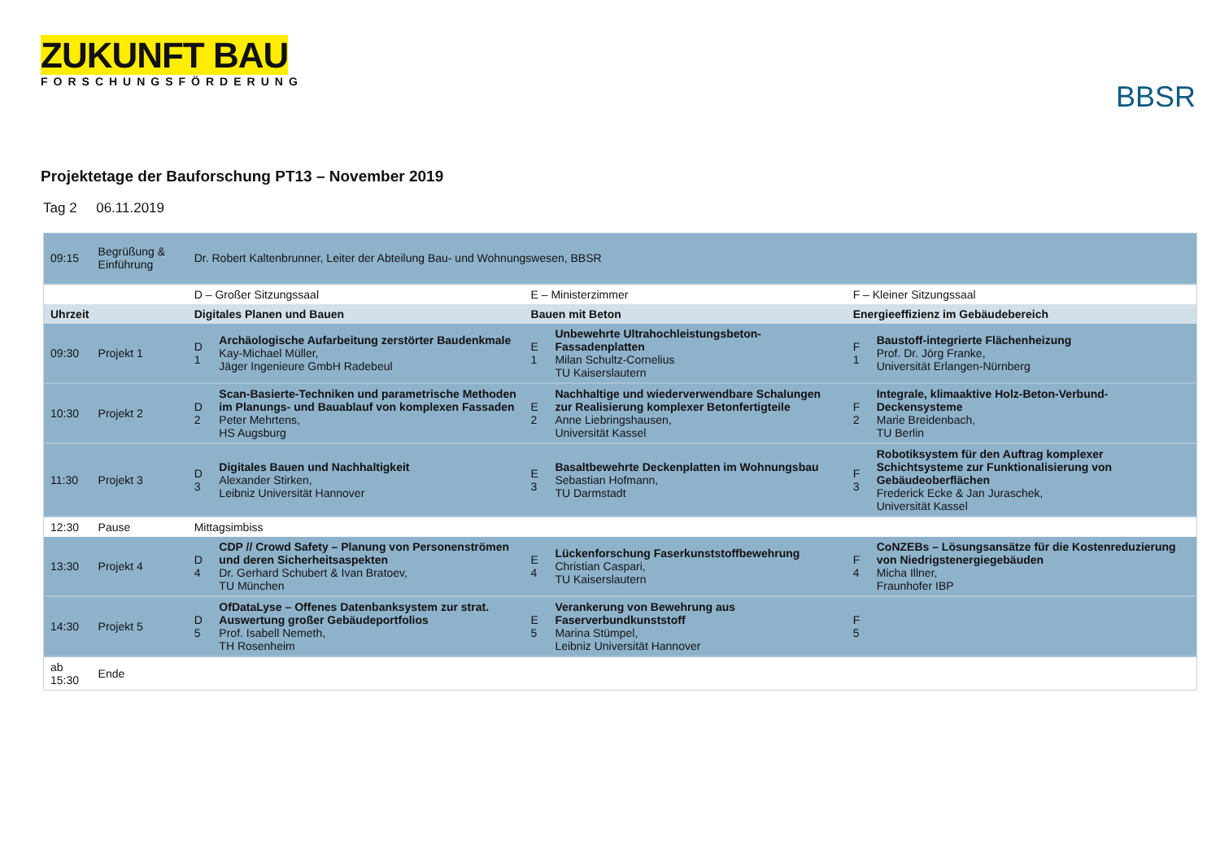ZUKUNFT BAU
FORSCHUNGSFÖRDERUNG
BBSR
Projektetage der Bauforschung PT13 – November 2019
Tag 2 06.11.2019
| 09:15 | Begrüßung & Einführung | Dr. Robert Kaltenbrunner, Leiter der Abteilung Bau- und Wohnungswesen, BBSR | | | | | |
| | | D – Großer Sitzungssaal | | E – Ministerzimmer | | F – Kleiner Sitzungssaal | |
| Uhrzeit | | Digitales Planen und Bauen | | Bauen mit Beton | | Energieeffizienz im Gebäudebereich | |
| 09:30 | Projekt 1 | D 1 | Archäologische Aufarbeitung zerstörter Baudenkmale Kay-Michael Müller, Jäger Ingenieure GmbH Radebeul | E 1 | Unbewehrte Ultrahochleistungsbeton-Fassadenplatten Milan Schultz-Cornelius TU Kaiserslautern | F 1 | Baustoff-integrierte Flächenheizung Prof. Dr. Jörg Franke, Universität Erlangen-Nürnberg |
| 10:30 | Projekt 2 | D 2 | Scan-Basierte-Techniken und parametrische Methoden im Planungs- und Bauablauf von komplexen Fassaden Peter Mehrtens, HS Augsburg | E 2 | Nachhaltige und wiederverwendbare Schalungen zur Realisierung komplexer Betonfertigteile Anne Liebringshausen, Universität Kassel | F 2 | Integrale, klimaaktive Holz-Beton-Verbund-Deckensysteme Marie Breidenbach, TU Berlin |
| 11:30 | Projekt 3 | D 3 | Digitales Bauen und Nachhaltigkeit Alexander Stirken, Leibniz Universität Hannover | E 3 | Basaltbewehrte Deckenplatten im Wohnungsbau Sebastian Hofmann, TU Darmstadt | F 3 | Robotiksystem für den Auftrag komplexer Schichtsysteme zur Funktionalisierung von Gebäudeoberflächen Frederick Ecke & Jan Juraschek, Universität Kassel |
| 12:30 | Pause | Mittagsimbiss | | | | | |
| 13:30 | Projekt 4 | D 4 | CDP // Crowd Safety – Planung von Personenströmen und deren Sicherheitsaspekten Dr. Gerhard Schubert & Ivan Bratoev, TU München | E 4 | Lückenforschung Faserkunststoffbewehrung Christian Caspari, TU Kaiserslautern | F 4 | CoNZEBs – Lösungsansätze für die Kostenreduzierung von Niedrigstenergiegebäuden Micha Illner, Fraunhofer IBP |
| 14:30 | Projekt 5 | D 5 | OfDataLyse – Offenes Datenbanksystem zur strat. Auswertung großer Gebäudeportfolios Prof. Isabell Nemeth, TH Rosenheim | E 5 | Verankerung von Bewehrung aus Faserverbundkunststoff Marina Stümpel, Leibniz Universität Hannover | F 5 | |
| ab 15:30 | Ende | | | | | | |